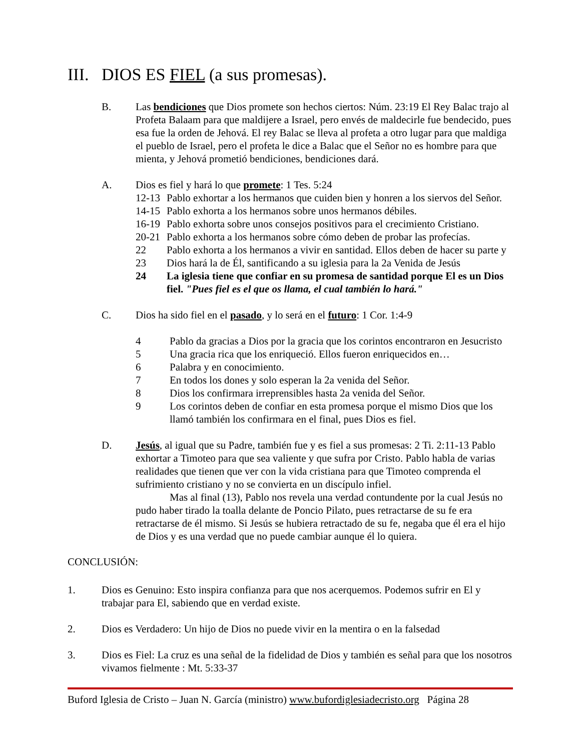III. DIOS ES FIEL (a sus promesas).
B. Las bendiciones que Dios promete son hechos ciertos: Núm. 23:19 El Rey Balac trajo al Profeta Balaam para que maldijere a Israel, pero envés de maldecirle fue bendecido, pues esa fue la orden de Jehová. El rey Balac se lleva al profeta a otro lugar para que maldiga el pueblo de Israel, pero el profeta le dice a Balac que el Señor no es hombre para que mienta, y Jehová prometió bendiciones, bendiciones dará.
A. Dios es fiel y hará lo que promete: 1 Tes. 5:24
12-13
Pablo exhortar a los hermanos que cuiden bien y honren a los siervos del Señor.
14-15
Pablo exhorta a los hermanos sobre unos hermanos débiles.
16-19
Pablo exhorta sobre unos consejos positivos para el crecimiento Cristiano.
20-21
Pablo exhorta a los hermanos sobre cómo deben de probar las profecías.
22 Pablo exhorta a los hermanos a vivir en santidad. Ellos deben de hacer su parte y
23 Dios hará la de Él, santificando a su iglesia para la 2a Venida de Jesús
24 La iglesia tiene que confiar en su promesa de santidad porque El es un Dios fiel. "Pues fiel es el que os llama, el cual también lo hará."
C. Dios ha sido fiel en el pasado, y lo será en el futuro: 1 Cor. 1:4-9
4 Pablo da gracias a Dios por la gracia que los corintos encontraron en Jesucristo
5 Una gracia rica que los enriqueció. Ellos fueron enriquecidos en…
6 Palabra y en conocimiento.
7 En todos los dones y solo esperan la 2a venida del Señor.
8 Dios los confirmara irreprensibles hasta 2a venida del Señor.
9 Los corintos deben de confiar en esta promesa porque el mismo Dios que los llamó también los confirmara en el final, pues Dios es fiel.
D. Jesús, al igual que su Padre, también fue y es fiel a sus promesas: 2 Ti. 2:11-13 Pablo exhortar a Timoteo para que sea valiente y que sufra por Cristo. Pablo habla de varias realidades que tienen que ver con la vida cristiana para que Timoteo comprenda el sufrimiento cristiano y no se convierta en un discípulo infiel.
Mas al final (13), Pablo nos revela una verdad contundente por la cual Jesús no pudo haber tirado la toalla delante de Poncio Pilato, pues retractarse de su fe era retractarse de él mismo. Si Jesús se hubiera retractado de su fe, negaba que él era el hijo de Dios y es una verdad que no puede cambiar aunque él lo quiera.
CONCLUSIÓN:
1. Dios es Genuino: Esto inspira confianza para que nos acerquemos. Podemos sufrir en El y trabajar para El, sabiendo que en verdad existe.
2. Dios es Verdadero: Un hijo de Dios no puede vivir en la mentira o en la falsedad
3. Dios es Fiel: La cruz es una señal de la fidelidad de Dios y también es señal para que los nosotros vivamos fielmente : Mt. 5:33-37
Buford Iglesia de Cristo – Juan N. García (ministro) www.bufordiglesiadecristo.org Página 28